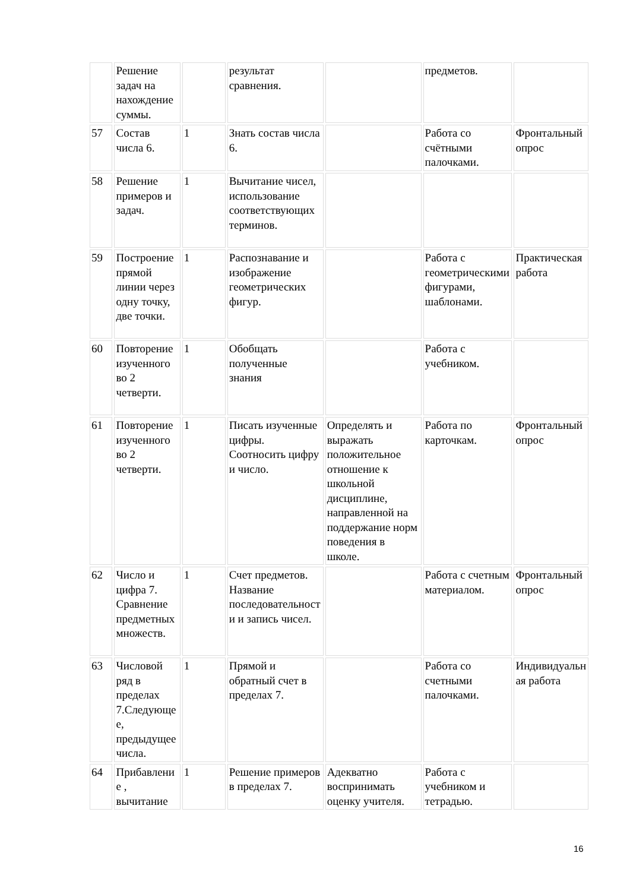| | Решение задач на нахождение суммы. | | результат сравнения. | | предметов. | |
| 57 | Состав числа 6. | 1 | Знать состав числа 6. | | Работа со счётными палочками. | Фронтальный опрос |
| 58 | Решение примеров и задач. | 1 | Вычитание чисел, использование соответствующих терминов. | | | |
| 59 | Построение прямой линии через одну точку, две точки. | 1 | Распознавание и изображение геометрических фигур. | | Работа с геометрическими фигурами, шаблонами. | Практическая работа |
| 60 | Повторение изученного во 2 четверти. | 1 | Обобщать полученные знания | | Работа с учебником. | |
| 61 | Повторение изученного во 2 четверти. | 1 | Писать изученные цифры. Соотносить цифру и число. | Определять и выражать положительное отношение к школьной дисциплине, направленной на поддержание норм поведения в школе. | Работа по карточкам. | Фронтальный опрос |
| 62 | Число и цифра 7. Сравнение предметных множеств. | 1 | Счет предметов. Название последовательности и запись чисел. | | Работа с счетным материалом. | Фронтальный опрос |
| 63 | Числовой ряд в пределах 7.Следующее, предыдущее числа. | 1 | Прямой и обратный счет в пределах 7. | | Работа со счетными палочками. | Индивидуальная работа |
| 64 | Прибавление , вычитание | 1 | Решение примеров в пределах 7. | Адекватно воспринимать оценку учителя. | Работа с учебником и тетрадью. | |
16